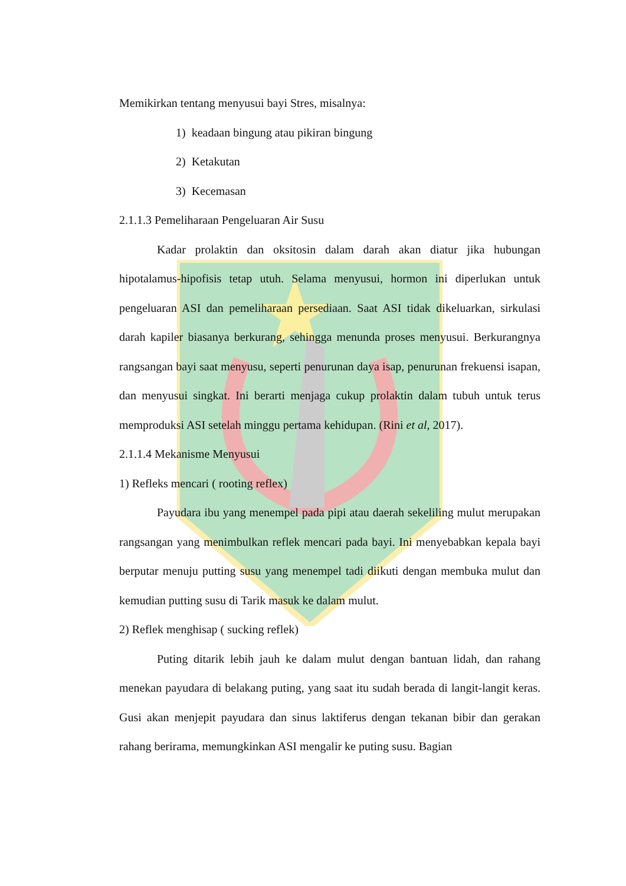Memikirkan tentang menyusui bayi Stres, misalnya:
1) keadaan bingung atau pikiran bingung
2) Ketakutan
3) Kecemasan
2.1.1.3 Pemeliharaan Pengeluaran Air Susu
Kadar prolaktin dan oksitosin dalam darah akan diatur jika hubungan hipotalamus-hipofisis tetap utuh. Selama menyusui, hormon ini diperlukan untuk pengeluaran ASI dan pemeliharaan persediaan. Saat ASI tidak dikeluarkan, sirkulasi darah kapiler biasanya berkurang, sehingga menunda proses menyusui. Berkurangnya rangsangan bayi saat menyusu, seperti penurunan daya isap, penurunan frekuensi isapan, dan menyusui singkat. Ini berarti menjaga cukup prolaktin dalam tubuh untuk terus memproduksi ASI setelah minggu pertama kehidupan. (Rini et al, 2017).
2.1.1.4 Mekanisme Menyusui
1) Refleks mencari ( rooting reflex)
Payudara ibu yang menempel pada pipi atau daerah sekeliling mulut merupakan rangsangan yang menimbulkan reflek mencari pada bayi. Ini menyebabkan kepala bayi berputar menuju putting susu yang menempel tadi diikuti dengan membuka mulut dan kemudian putting susu di Tarik masuk ke dalam mulut.
2) Reflek menghisap ( sucking reflek)
Puting ditarik lebih jauh ke dalam mulut dengan bantuan lidah, dan rahang menekan payudara di belakang puting, yang saat itu sudah berada di langit-langit keras. Gusi akan menjepit payudara dan sinus laktiferus dengan tekanan bibir dan gerakan rahang berirama, memungkinkan ASI mengalir ke puting susu. Bagian